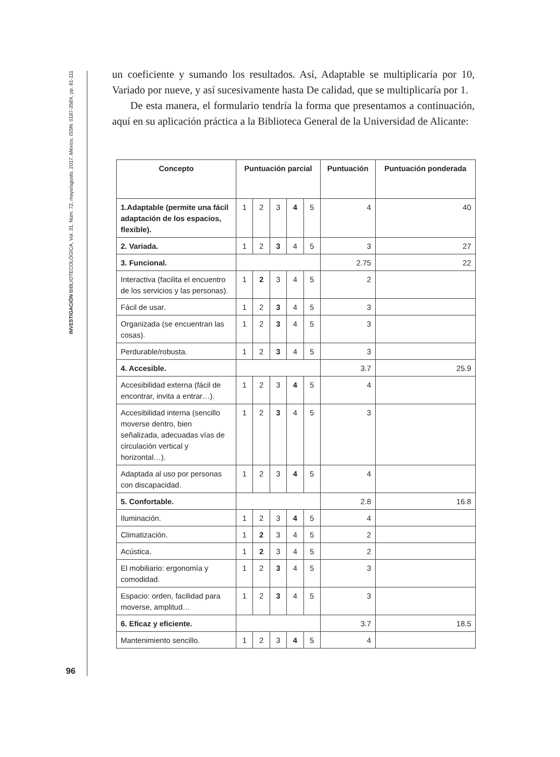INVESTIGACIÓN BIBLIOTECOLÓGICA, Vol. 31, Núm. 72, mayo/agosto, 2017, México, ISSN: 0187-358X, pp. 81-111
96
un coeficiente y sumando los resultados. Así, Adaptable se multiplicaría por 10, Variado por nueve, y así sucesivamente hasta De calidad, que se multiplicaría por 1.
De esta manera, el formulario tendría la forma que presentamos a continuación, aquí en su aplicación práctica a la Biblioteca General de la Universidad de Alicante:
| Concepto | Puntuación parcial | | | | | Puntuación | Puntuación ponderada |
| --- | --- | --- | --- | --- | --- | --- | --- |
| 1.Adaptable (permite una fácil adaptación de los espacios, flexible). | 1 | 2 | 3 | 4 | 5 | 4 | 40 |
| 2. Variada. | 1 | 2 | 3 | 4 | 5 | 3 | 27 |
| 3. Funcional. | | | | | | 2.75 | 22 |
| Interactiva (facilita el encuentro de los servicios y las personas). | 1 | 2 | 3 | 4 | 5 | 2 | |
| Fácil de usar. | 1 | 2 | 3 | 4 | 5 | 3 | |
| Organizada (se encuentran las cosas). | 1 | 2 | 3 | 4 | 5 | 3 | |
| Perdurable/robusta. | 1 | 2 | 3 | 4 | 5 | 3 | |
| 4. Accesible. | | | | | | 3.7 | 25.9 |
| Accesibilidad externa (fácil de encontrar, invita a entrar…). | 1 | 2 | 3 | 4 | 5 | 4 | |
| Accesibilidad interna (sencillo moverse dentro, bien señalizada, adecuadas vías de circulación vertical y horizontal…). | 1 | 2 | 3 | 4 | 5 | 3 | |
| Adaptada al uso por personas con discapacidad. | 1 | 2 | 3 | 4 | 5 | 4 | |
| 5. Confortable. | | | | | | 2.8 | 16.8 |
| Iluminación. | 1 | 2 | 3 | 4 | 5 | 4 | |
| Climatización. | 1 | 2 | 3 | 4 | 5 | 2 | |
| Acústica. | 1 | 2 | 3 | 4 | 5 | 2 | |
| El mobiliario: ergonomía y comodidad. | 1 | 2 | 3 | 4 | 5 | 3 | |
| Espacio: orden, facilidad para moverse, amplitud… | 1 | 2 | 3 | 4 | 5 | 3 | |
| 6. Eficaz y eficiente. | | | | | | 3.7 | 18.5 |
| Mantenimiento sencillo. | 1 | 2 | 3 | 4 | 5 | 4 | |